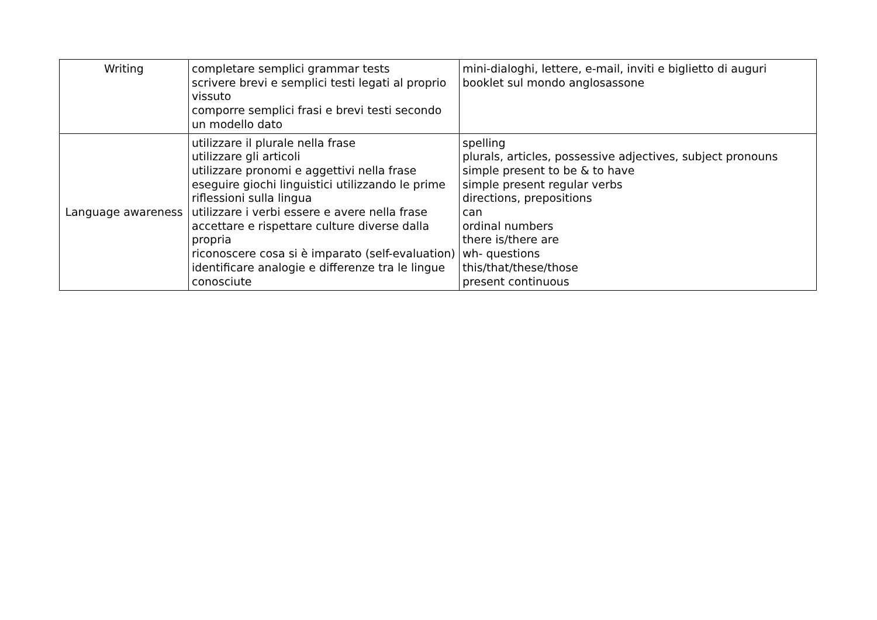| Writing | completare semplici grammar tests scrivere brevi e semplici testi legati al proprio vissuto comporre semplici frasi e brevi testi secondo un modello dato | mini-dialoghi, lettere, e-mail, inviti e biglietto di auguri booklet sul mondo anglosassone |
| Language awareness | utilizzare il plurale nella frase utilizzare gli articoli utilizzare pronomi e aggettivi nella frase eseguire giochi linguistici utilizzando le prime riflessioni sulla lingua utilizzare i verbi essere e avere nella frase accettare e rispettare culture diverse dalla propria riconoscere cosa si è imparato (self-evaluation) identificare analogie e differenze tra le lingue conosciute | spelling plurals, articles, possessive adjectives, subject pronouns simple present to be & to have simple present regular verbs directions, prepositions can ordinal numbers there is/there are wh- questions this/that/these/those present continuous |